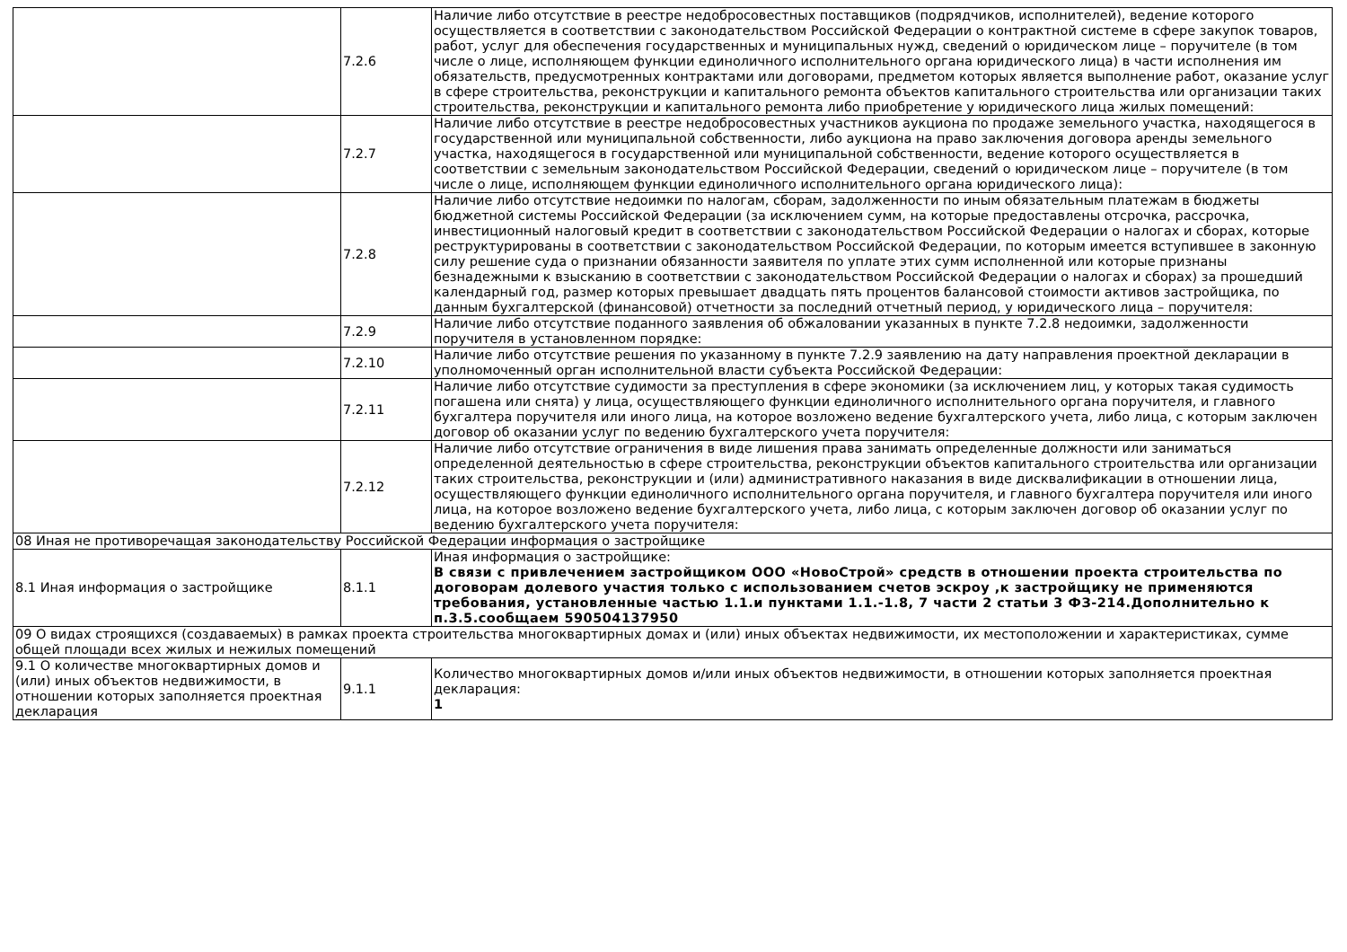| | 7.2.6 | Наличие либо отсутствие в реестре недобросовестных поставщиков (подрядчиков, исполнителей), ведение которого осуществляется в соответствии с законодательством Российской Федерации о контрактной системе в сфере закупок товаров, работ, услуг для обеспечения государственных и муниципальных нужд, сведений о юридическом лице – поручителе (в том числе о лице, исполняющем функции единоличного исполнительного органа юридического лица) в части исполнения им обязательств, предусмотренных контрактами или договорами, предметом которых является выполнение работ, оказание услуг в сфере строительства, реконструкции и капитального ремонта объектов капитального строительства или организации таких строительства, реконструкции и капитального ремонта либо приобретение у юридического лица жилых помещений: |
| | 7.2.7 | Наличие либо отсутствие в реестре недобросовестных участников аукциона по продаже земельного участка, находящегося в государственной или муниципальной собственности, либо аукциона на право заключения договора аренды земельного участка, находящегося в государственной или муниципальной собственности, ведение которого осуществляется в соответствии с земельным законодательством Российской Федерации, сведений о юридическом лице – поручителе (в том числе о лице, исполняющем функции единоличного исполнительного органа юридического лица): |
| | 7.2.8 | Наличие либо отсутствие недоимки по налогам, сборам, задолженности по иным обязательным платежам в бюджеты бюджетной системы Российской Федерации (за исключением сумм, на которые предоставлены отсрочка, рассрочка, инвестиционный налоговый кредит в соответствии с законодательством Российской Федерации о налогах и сборах, которые реструктурированы в соответствии с законодательством Российской Федерации, по которым имеется вступившее в законную силу решение суда о признании обязанности заявителя по уплате этих сумм исполненной или которые признаны безнадежными к взысканию в соответствии с законодательством Российской Федерации о налогах и сборах) за прошедший календарный год, размер которых превышает двадцать пять процентов балансовой стоимости активов застройщика, по данным бухгалтерской (финансовой) отчетности за последний отчетный период, у юридического лица – поручителя: |
| | 7.2.9 | Наличие либо отсутствие поданного заявления об обжаловании указанных в пункте 7.2.8 недоимки, задолженности поручителя в установленном порядке: |
| | 7.2.10 | Наличие либо отсутствие решения по указанному в пункте 7.2.9 заявлению на дату направления проектной декларации в уполномоченный орган исполнительной власти субъекта Российской Федерации: |
| | 7.2.11 | Наличие либо отсутствие судимости за преступления в сфере экономики (за исключением лиц, у которых такая судимость погашена или снята) у лица, осуществляющего функции единоличного исполнительного органа поручителя, и главного бухгалтера поручителя или иного лица, на которое возложено ведение бухгалтерского учета, либо лица, с которым заключен договор об оказании услуг по ведению бухгалтерского учета поручителя: |
| | 7.2.12 | Наличие либо отсутствие ограничения в виде лишения права занимать определенные должности или заниматься определенной деятельностью в сфере строительства, реконструкции объектов капитального строительства или организации таких строительства, реконструкции и (или) административного наказания в виде дисквалификации в отношении лица, осуществляющего функции единоличного исполнительного органа поручителя, и главного бухгалтера поручителя или иного лица, на которое возложено ведение бухгалтерского учета, либо лица, с которым заключен договор об оказании услуг по ведению бухгалтерского учета поручителя: |
| 08 Иная не противоречащая законодательству Российской Федерации информация о застройщике | | |
| 8.1 Иная информация о застройщике | 8.1.1 | Иная информация о застройщике: В связи с привлечением застройщиком ООО «НовоСтрой» средств в отношении проекта строительства по договорам долевого участия только с использованием счетов эскроу ,к застройщику не применяются требования, установленные частью 1.1.и пунктами 1.1.-1.8, 7 части 2 статьи 3 ФЗ-214.Дополнительно к п.3.5.сообщаем 590504137950 |
| 09 О видах строящихся (создаваемых) в рамках проекта строительства многоквартирных домах и (или) иных объектах недвижимости, их местоположении и характеристиках, сумме общей площади всех жилых и нежилых помещений | | |
| 9.1 О количестве многоквартирных домов и (или) иных объектов недвижимости, в отношении которых заполняется проектная декларация | 9.1.1 | Количество многоквартирных домов и/или иных объектов недвижимости, в отношении которых заполняется проектная декларация: 1 |